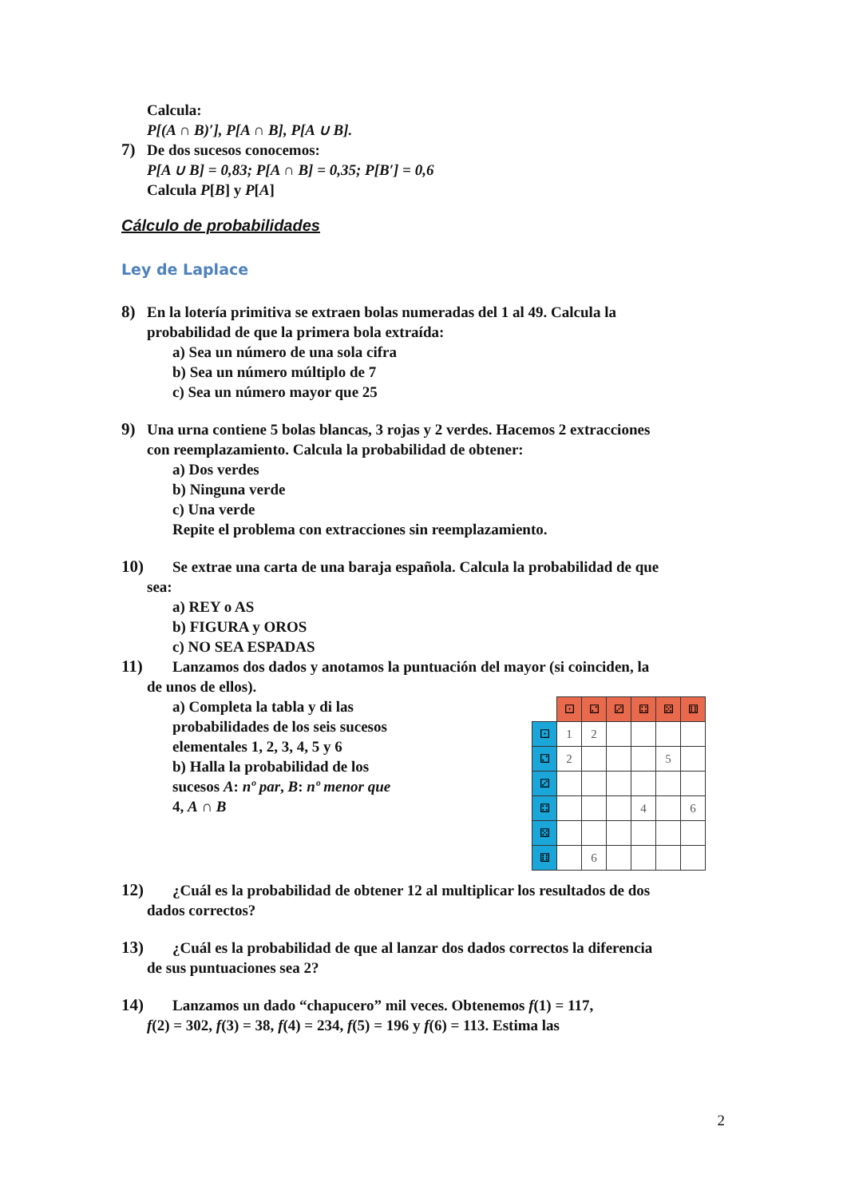Calcula:
P[(A ∩ B)′], P[A ∩ B], P[A ∪ B].
7) De dos sucesos conocemos:
P[A ∪ B] = 0,83; P[A ∩ B] = 0,35; P[B′] = 0,6
Calcula P[B] y P[A]
Cálculo de probabilidades
Ley de Laplace
8) En la lotería primitiva se extraen bolas numeradas del 1 al 49. Calcula la
probabilidad de que la primera bola extraída:
a) Sea un número de una sola cifra
b) Sea un número múltiplo de 7
c) Sea un número mayor que 25
9) Una urna contiene 5 bolas blancas, 3 rojas y 2 verdes. Hacemos 2 extracciones
con reemplazamiento. Calcula la probabilidad de obtener:
a) Dos verdes
b) Ninguna verde
c) Una verde
Repite el problema con extracciones sin reemplazamiento.
10) Se extrae una carta de una baraja española. Calcula la probabilidad de que
sea:
a) REY o AS
b) FIGURA y OROS
c) NO SEA ESPADAS
11) Lanzamos dos dados y anotamos la puntuación del mayor (si coinciden, la
de unos de ellos).
a) Completa la tabla y di las probabilidades de los seis sucesos elementales 1, 2, 3, 4, 5 y 6
b) Halla la probabilidad de los sucesos A: nº par, B: nº menor que 4, A ∩ B
| | ⚀ | ⚁ | ⚂ | ⚃ | ⚄ | ⚅ |
| ⚀ | 1 | 2 | | | | |
| ⚁ | 2 | | | | 5 | |
| ⚂ | | | | | | |
| ⚃ | | | | 4 | | 6 |
| ⚄ | | | | | | |
| ⚅ | | 6 | | | | |
12) ¿Cuál es la probabilidad de obtener 12 al multiplicar los resultados de dos
dados correctos?
13) ¿Cuál es la probabilidad de que al lanzar dos dados correctos la diferencia
de sus puntuaciones sea 2?
14) Lanzamos un dado “chapucero” mil veces. Obtenemos f(1) = 117,
f(2) = 302, f(3) = 38, f(4) = 234, f(5) = 196 y f(6) = 113. Estima las
2